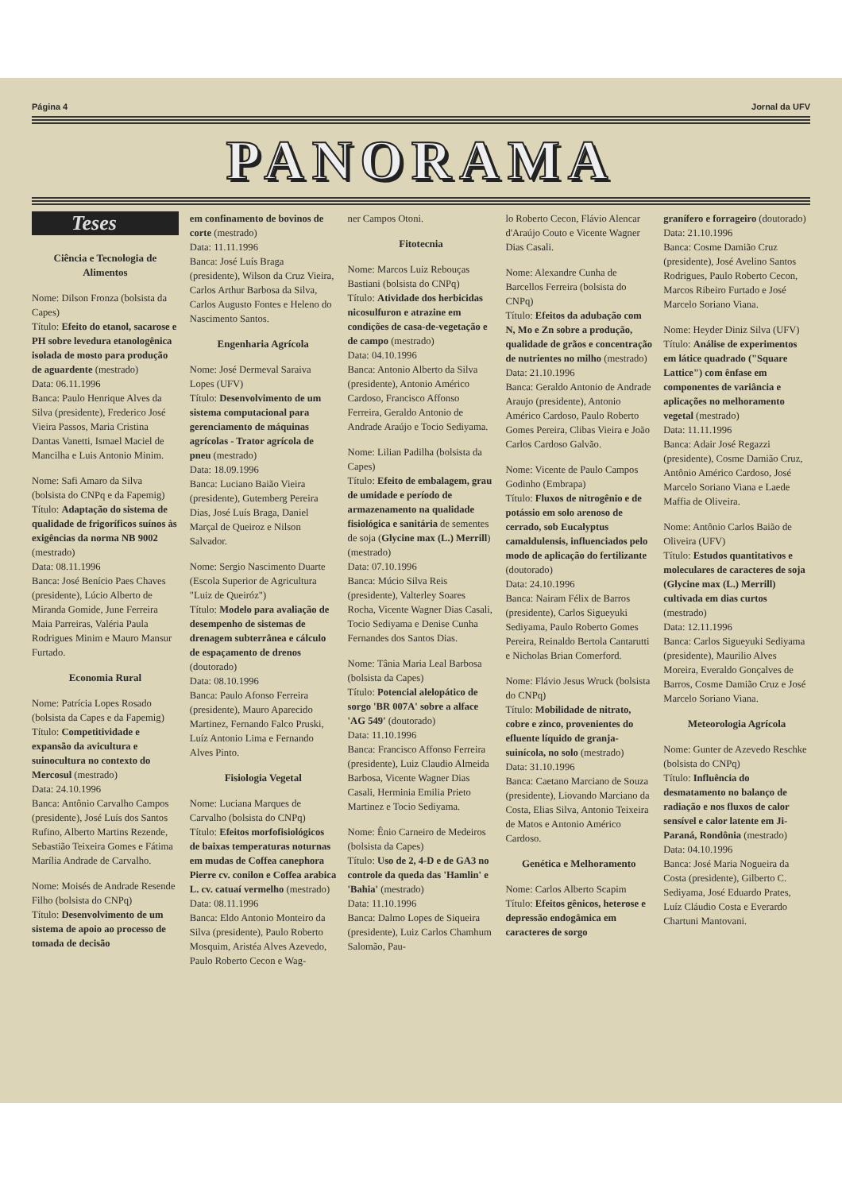Página 4 Jornal da UFV
PANORAMA
Teses
Ciência e Tecnologia de Alimentos
Nome: Dilson Fronza (bolsista da Capes)
Título: Efeito do etanol, sacarose e PH sobre levedura etanologênica isolada de mosto para produção de aguardente (mestrado)
Data: 06.11.1996
Banca: Paulo Henrique Alves da Silva (presidente), Frederico José Vieira Passos, Maria Cristina Dantas Vanetti, Ismael Maciel de Mancilha e Luis Antonio Minim.
Nome: Safi Amaro da Silva (bolsista do CNPq e da Fapemig)
Título: Adaptação do sistema de qualidade de frigoríficos suínos às exigências da norma NB 9002 (mestrado)
Data: 08.11.1996
Banca: José Benício Paes Chaves (presidente), Lúcio Alberto de Miranda Gomide, June Ferreira Maia Parreiras, Valéria Paula Rodrigues Minim e Mauro Mansur Furtado.
Economia Rural
Nome: Patrícia Lopes Rosado (bolsista da Capes e da Fapemig)
Título: Competitividade e expansão da avicultura e suinocultura no contexto do Mercosul (mestrado)
Data: 24.10.1996
Banca: Antônio Carvalho Campos (presidente), José Luís dos Santos Rufino, Alberto Martins Rezende, Sebastião Teixeira Gomes e Fátima Marília Andrade de Carvalho.
Nome: Moisés de Andrade Resende Filho (bolsista do CNPq)
Título: Desenvolvimento de um sistema de apoio ao processo de tomada de decisão
em confinamento de bovinos de corte (mestrado)
Data: 11.11.1996
Banca: José Luís Braga (presidente), Wilson da Cruz Vieira, Carlos Arthur Barbosa da Silva, Carlos Augusto Fontes e Heleno do Nascimento Santos.
Engenharia Agrícola
Nome: José Dermeval Saraiva Lopes (UFV)
Título: Desenvolvimento de um sistema computacional para gerenciamento de máquinas agrícolas - Trator agrícola de pneu (mestrado)
Data: 18.09.1996
Banca: Luciano Baião Vieira (presidente), Gutemberg Pereira Dias, José Luís Braga, Daniel Marçal de Queiroz e Nilson Salvador.
Nome: Sergio Nascimento Duarte (Escola Superior de Agricultura "Luiz de Queiróz")
Título: Modelo para avaliação de desempenho de sistemas de drenagem subterrânea e cálculo de espaçamento de drenos (doutorado)
Data: 08.10.1996
Banca: Paulo Afonso Ferreira (presidente), Mauro Aparecido Martinez, Fernando Falco Pruski, Luíz Antonio Lima e Fernando Alves Pinto.
Fisiologia Vegetal
Nome: Luciana Marques de Carvalho (bolsista do CNPq)
Título: Efeitos morfofisiológicos de baixas temperaturas noturnas em mudas de Coffea canephora Pierre cv. conilon e Coffea arabica L. cv. catuaí vermelho (mestrado)
Data: 08.11.1996
Banca: Eldo Antonio Monteiro da Silva (presidente), Paulo Roberto Mosquim, Aristéa Alves Azevedo, Paulo Roberto Cecon e Wag-
ner Campos Otoni.
Fitotecnia
Nome: Marcos Luiz Rebouças Bastiani (bolsista do CNPq)
Título: Atividade dos herbicidas nicosulfuron e atrazine em condições de casa-de-vegetação e de campo (mestrado)
Data: 04.10.1996
Banca: Antonio Alberto da Silva (presidente), Antonio Américo Cardoso, Francisco Affonso Ferreira, Geraldo Antonio de Andrade Araújo e Tocio Sediyama.
Nome: Lilian Padilha (bolsista da Capes)
Título: Efeito de embalagem, grau de umidade e período de armazenamento na qualidade fisiológica e sanitária de sementes de soja (Glycine max (L.) Merrill) (mestrado)
Data: 07.10.1996
Banca: Múcio Silva Reis (presidente), Valterley Soares Rocha, Vicente Wagner Dias Casali, Tocio Sediyama e Denise Cunha Fernandes dos Santos Dias.
Nome: Tânia Maria Leal Barbosa (bolsista da Capes)
Título: Potencial alelopático de sorgo 'BR 007A' sobre a alface 'AG 549' (doutorado)
Data: 11.10.1996
Banca: Francisco Affonso Ferreira (presidente), Luiz Claudio Almeida Barbosa, Vicente Wagner Dias Casali, Herminia Emilia Prieto Martinez e Tocio Sediyama.
Nome: Ênio Carneiro de Medeiros (bolsista da Capes)
Título: Uso de 2, 4-D e de GA3 no controle da queda das 'Hamlin' e 'Bahia' (mestrado)
Data: 11.10.1996
Banca: Dalmo Lopes de Siqueira (presidente), Luiz Carlos Chamhum Salomão, Pau-
lo Roberto Cecon, Flávio Alencar d'Araújo Couto e Vicente Wagner Dias Casali.
Nome: Alexandre Cunha de Barcellos Ferreira (bolsista do CNPq)
Título: Efeitos da adubação com N, Mo e Zn sobre a produção, qualidade de grãos e concentração de nutrientes no milho (mestrado)
Data: 21.10.1996
Banca: Geraldo Antonio de Andrade Araujo (presidente), Antonio Américo Cardoso, Paulo Roberto Gomes Pereira, Clibas Vieira e João Carlos Cardoso Galvão.
Nome: Vicente de Paulo Campos Godinho (Embrapa)
Título: Fluxos de nitrogênio e de potássio em solo arenoso de cerrado, sob Eucalyptus camaldulensis, influenciados pelo modo de aplicação do fertilizante (doutorado)
Data: 24.10.1996
Banca: Nairam Félix de Barros (presidente), Carlos Sigueyuki Sediyama, Paulo Roberto Gomes Pereira, Reinaldo Bertola Cantarutti e Nicholas Brian Comerford.
Nome: Flávio Jesus Wruck (bolsista do CNPq)
Título: Mobilidade de nitrato, cobre e zinco, provenientes do efluente líquido de granja-suinícola, no solo (mestrado)
Data: 31.10.1996
Banca: Caetano Marciano de Souza (presidente), Liovando Marciano da Costa, Elias Silva, Antonio Teixeira de Matos e Antonio Américo Cardoso.
Genética e Melhoramento
Nome: Carlos Alberto Scapim
Título: Efeitos gênicos, heterose e depressão endogâmica em caracteres de sorgo
granífero e forrageiro (doutorado)
Data: 21.10.1996
Banca: Cosme Damião Cruz (presidente), José Avelino Santos Rodrigues, Paulo Roberto Cecon, Marcos Ribeiro Furtado e José Marcelo Soriano Viana.
Nome: Heyder Diniz Silva (UFV)
Título: Análise de experimentos em látice quadrado ("Square Lattice") com ênfase em componentes de variância e aplicações no melhoramento vegetal (mestrado)
Data: 11.11.1996
Banca: Adair José Regazzi (presidente), Cosme Damião Cruz, Antônio Américo Cardoso, José Marcelo Soriano Viana e Laede Maffia de Oliveira.
Nome: Antônio Carlos Baião de Oliveira (UFV)
Título: Estudos quantitativos e moleculares de caracteres de soja (Glycine max (L.) Merrill) cultivada em dias curtos (mestrado)
Data: 12.11.1996
Banca: Carlos Sigueyuki Sediyama (presidente), Maurilio Alves Moreira, Everaldo Gonçalves de Barros, Cosme Damião Cruz e José Marcelo Soriano Viana.
Meteorologia Agrícola
Nome: Gunter de Azevedo Reschke (bolsista do CNPq)
Título: Influência do desmatamento no balanço de radiação e nos fluxos de calor sensível e calor latente em Ji-Paraná, Rondônia (mestrado)
Data: 04.10.1996
Banca: José Maria Nogueira da Costa (presidente), Gilberto C. Sediyama, José Eduardo Prates, Luíz Cláudio Costa e Everardo Chartuni Mantovani.